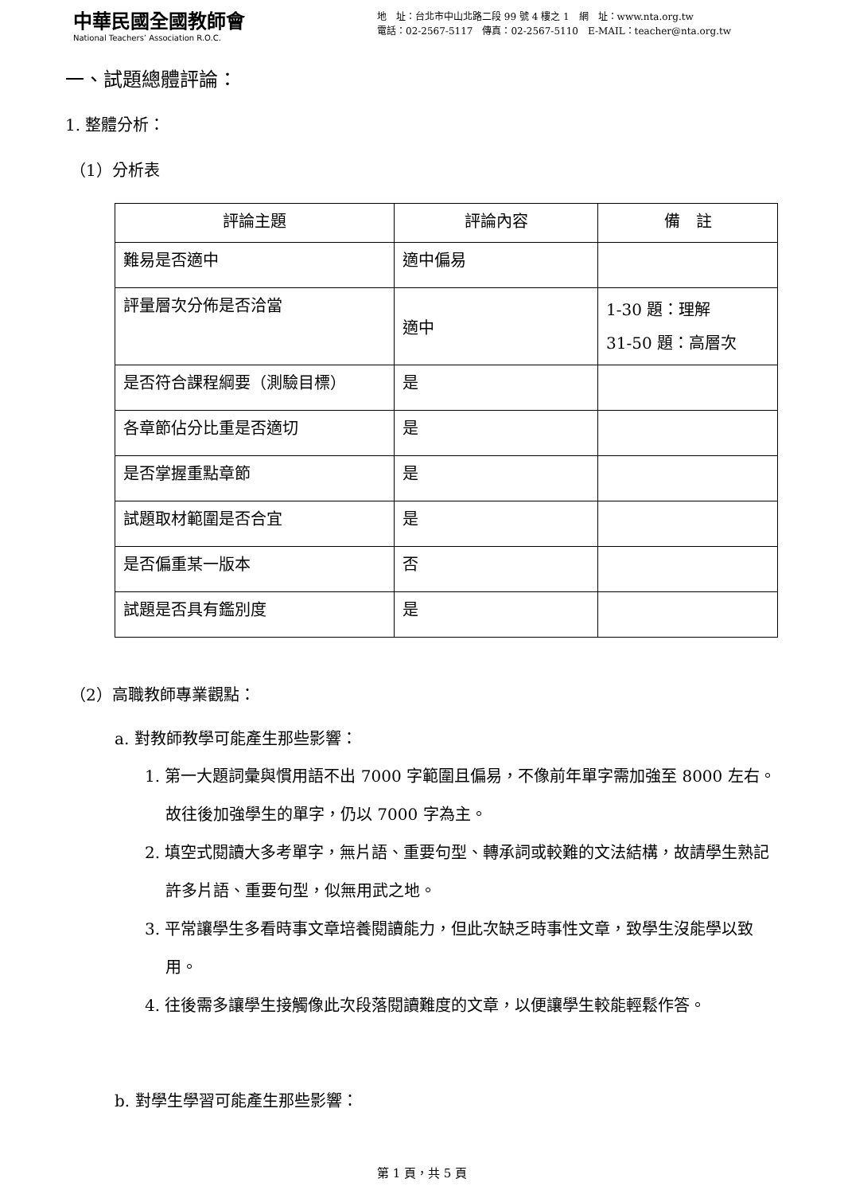中華民國全國教師會
National Teachers’ Association R.O.C.
地　址：台北市中山北路二段 99 號 4 樓之 1　網　址：www.nta.org.tw
電話：02-2567-5117　傳真：02-2567-5110　E-MAIL：teacher@nta.org.tw
一、試題總體評論：
1. 整體分析：
（1）分析表
| 評論主題 | 評論內容 | 備 註 |
| --- | --- | --- |
| 難易是否適中 | 適中偏易 | |
| 評量層次分佈是否洽當 | 適中 | 1-30 題：理解 31-50 題：高層次 |
| 是否符合課程綱要（測驗目標） | 是 | |
| 各章節佔分比重是否適切 | 是 | |
| 是否掌握重點章節 | 是 | |
| 試題取材範圍是否合宜 | 是 | |
| 是否偏重某一版本 | 否 | |
| 試題是否具有鑑別度 | 是 | |
（2）高職教師專業觀點：
a. 對教師教學可能產生那些影響：
1. 第一大題詞彙與慣用語不出 7000 字範圍且偏易，不像前年單字需加強至 8000 左右。故往後加強學生的單字，仍以 7000 字為主。
2. 填空式閱讀大多考單字，無片語、重要句型、轉承詞或較難的文法結構，故請學生熟記許多片語、重要句型，似無用武之地。
3. 平常讓學生多看時事文章培養閱讀能力，但此次缺乏時事性文章，致學生沒能學以致用。
4. 往後需多讓學生接觸像此次段落閱讀難度的文章，以便讓學生較能輕鬆作答。
b. 對學生學習可能產生那些影響：
第 1 頁，共 5 頁